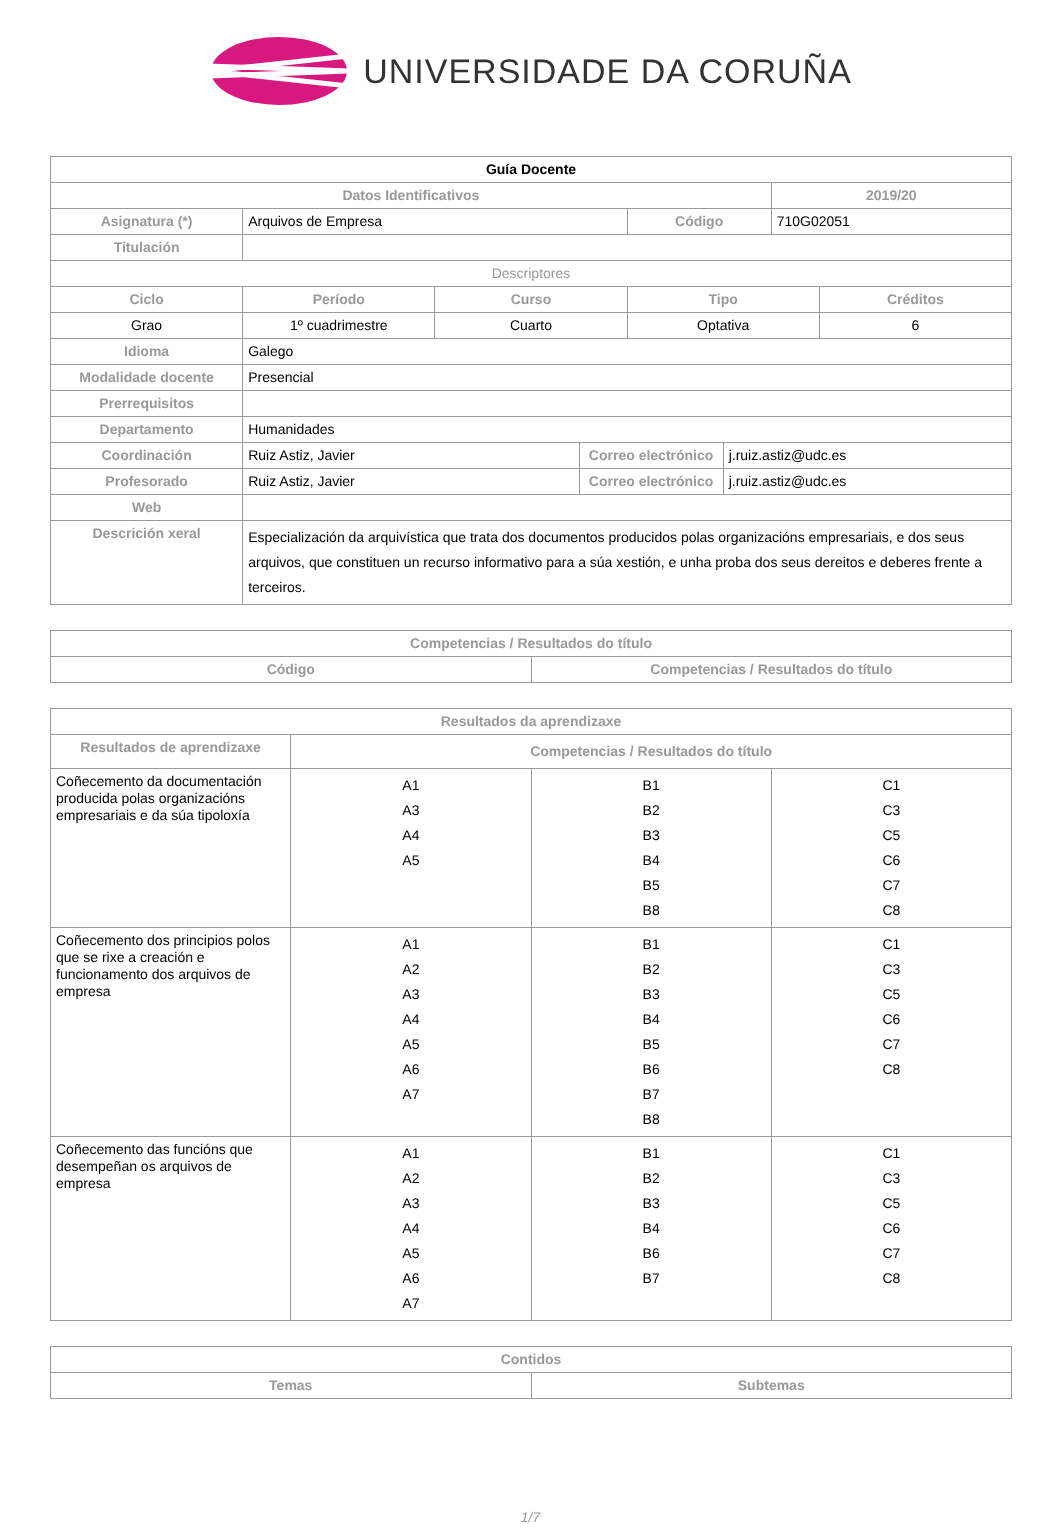UNIVERSIDADE DA CORUÑA
| Guía Docente | | | | | | | |
| --- | --- | --- | --- | --- | --- | --- | --- |
| Datos Identificativos | | | | | | 2019/20 | |
| Asignatura (*) | Arquivos de Empresa | | | Código | | 710G02051 | |
| Titulación | | | | | | | |
| Descriptores | | | | | | | |
| Ciclo | Período | Curso | | Tipo | | | Créditos |
| Grao | 1º cuadrimestre | Cuarto | | Optativa | | | 6 |
| Idioma | Galego | | | | | | |
| Modalidade docente | Presencial | | | | | | |
| Prerrequisitos | | | | | | | |
| Departamento | Humanidades | | | | | | |
| Coordinación | Ruiz Astiz, Javier | | Correo electrónico | | j.ruiz.astiz@udc.es | | |
| Profesorado | Ruiz Astiz, Javier | | Correo electrónico | | j.ruiz.astiz@udc.es | | |
| Web | | | | | | | |
| Descrición xeral | Especialización da arquivística que trata dos documentos producidos polas organizacións empresariais, e dos seus arquivos, que constituen un recurso informativo para a súa xestión, e unha proba dos seus dereitos e deberes frente a terceiros. | | | | | | |
| Competencias / Resultados do título | |
| --- | --- |
| Código | Competencias / Resultados do título |
| Resultados da aprendizaxe | | | |
| --- | --- | --- | --- |
| Resultados de aprendizaxe | Competencias / Resultados do título | | |
| Coñecemento da documentación producida polas organizacións empresariais e da súa tipoloxía | A1 A3 A4 A5 | B1 B2 B3 B4 B5 B8 | C1 C3 C5 C6 C7 C8 |
| Coñecemento dos principios polos que se rixe a creación e funcionamento dos arquivos de empresa | A1 A2 A3 A4 A5 A6 A7 | B1 B2 B3 B4 B5 B6 B7 B8 | C1 C3 C5 C6 C7 C8 |
| Coñecemento das funcións que desempeñan os arquivos de empresa | A1 A2 A3 A4 A5 A6 A7 | B1 B2 B3 B4 B6 B7 | C1 C3 C5 C6 C7 C8 |
| Contidos | |
| --- | --- |
| Temas | Subtemas |
1/7